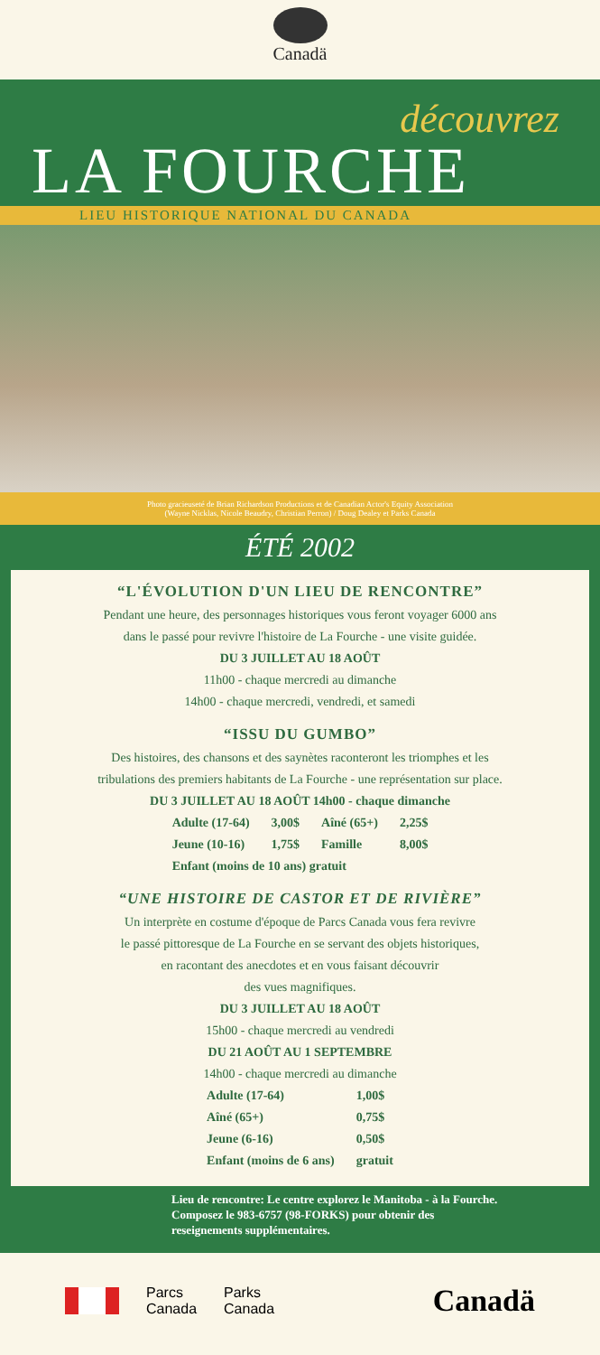Canadä
découvrez
LA FOURCHE
LIEU HISTORIQUE NATIONAL DU CANADA
Photo gracieuseté de Brian Richardson Productions et de Canadian Actor's Equity Association
(Wayne Nicklas, Nicole Beaudry, Christian Perron) / Doug Dealey et Parks Canada
ÉTÉ 2002
“L'ÉVOLUTION D'UN LIEU DE RENCONTRE”
Pendant une heure, des personnages historiques vous feront voyager 6000 ans
dans le passé pour revivre l'histoire de La Fourche - une visite guidée.
DU 3 JUILLET AU 18 AOÛT
11h00 - chaque mercredi au dimanche
14h00 - chaque mercredi, vendredi, et samedi
“ISSU DU GUMBO”
Des histoires, des chansons et des saynètes raconteront les triomphes et les
tribulations des premiers habitants de La Fourche - une représentation sur place.
DU 3 JUILLET AU 18 AOÛT 14h00 - chaque dimanche
| Adulte (17-64) | 3,00$ | Aîné (65+) | 2,25$ |
| Jeune (10-16) | 1,75$ | Famille | 8,00$ |
| Enfant (moins de 10 ans) gratuit | | | |
“UNE HISTOIRE DE CASTOR ET DE RIVIÈRE”
Un interprète en costume d'époque de Parcs Canada vous fera revivre
le passé pittoresque de La Fourche en se servant des objets historiques,
en racontant des anecdotes et en vous faisant découvrir
des vues magnifiques.
DU 3 JUILLET AU 18 AOÛT
15h00 - chaque mercredi au vendredi
DU 21 AOÛT AU 1 SEPTEMBRE
14h00 - chaque mercredi au dimanche
| Adulte (17-64) | 1,00$ |
| Aîné (65+) | 0,75$ |
| Jeune (6-16) | 0,50$ |
| Enfant (moins de 6 ans) | gratuit |
Lieu de rencontre: Le centre explorez le Manitoba - à la Fourche.
Composez le 983-6757 (98-FORKS) pour obtenir des
reseignements supplémentaires.
Parcs
Canada
Parks
Canada
Canadä